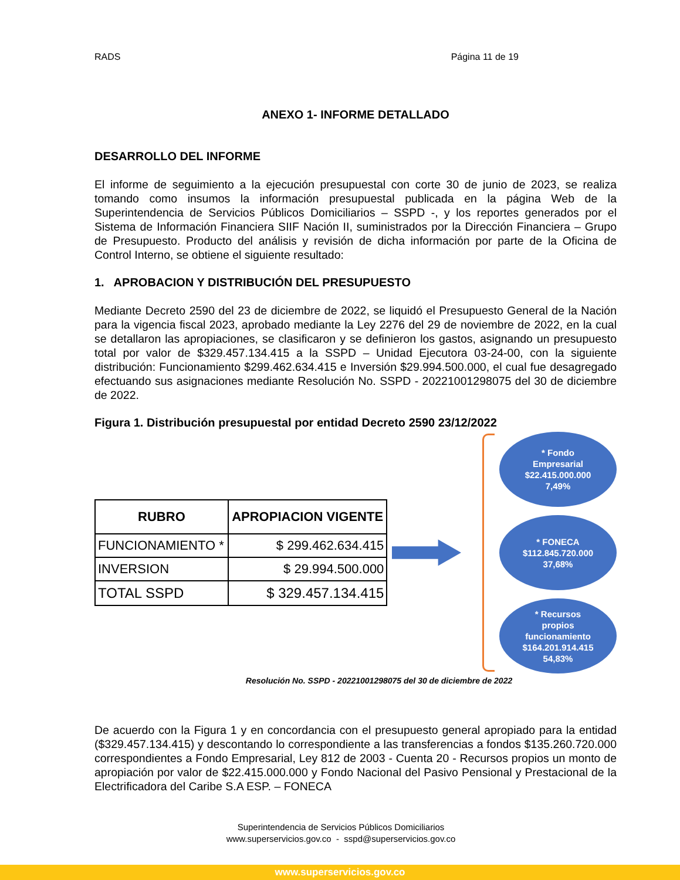RADS Página 11 de 19
ANEXO 1- INFORME DETALLADO
DESARROLLO DEL INFORME
El informe de seguimiento a la ejecución presupuestal con corte 30 de junio de 2023, se realiza tomando como insumos la información presupuestal publicada en la página Web de la Superintendencia de Servicios Públicos Domiciliarios – SSPD -, y los reportes generados por el Sistema de Información Financiera SIIF Nación II, suministrados por la Dirección Financiera – Grupo de Presupuesto. Producto del análisis y revisión de dicha información por parte de la Oficina de Control Interno, se obtiene el siguiente resultado:
1. APROBACION Y DISTRIBUCIÓN DEL PRESUPUESTO
Mediante Decreto 2590 del 23 de diciembre de 2022, se liquidó el Presupuesto General de la Nación para la vigencia fiscal 2023, aprobado mediante la Ley 2276 del 29 de noviembre de 2022, en la cual se detallaron las apropiaciones, se clasificaron y se definieron los gastos, asignando un presupuesto total por valor de $329.457.134.415 a la SSPD – Unidad Ejecutora 03-24-00, con la siguiente distribución: Funcionamiento $299.462.634.415 e Inversión $29.994.500.000, el cual fue desagregado efectuando sus asignaciones mediante Resolución No. SSPD - 20221001298075 del 30 de diciembre de 2022.
Figura 1. Distribución presupuestal por entidad Decreto 2590 23/12/2022
| RUBRO | APROPIACION VIGENTE |
| --- | --- |
| FUNCIONAMIENTO * | $ 299.462.634.415 |
| INVERSION | $ 29.994.500.000 |
| TOTAL SSPD | $ 329.457.134.415 |
* Fondo
Empresarial
$22.415.000.000
7,49%
* FONECA
$112.845.720.000
37,68%
* Recursos
propios
funcionamiento
$164.201.914.415
54,83%
Resolución No. SSPD - 20221001298075 del 30 de diciembre de 2022
De acuerdo con la Figura 1 y en concordancia con el presupuesto general apropiado para la entidad ($329.457.134.415) y descontando lo correspondiente a las transferencias a fondos $135.260.720.000 correspondientes a Fondo Empresarial, Ley 812 de 2003 - Cuenta 20 - Recursos propios un monto de apropiación por valor de $22.415.000.000 y Fondo Nacional del Pasivo Pensional y Prestacional de la Electrificadora del Caribe S.A ESP. – FONECA
Superintendencia de Servicios Públicos Domiciliarios
www.superservicios.gov.co - sspd@superservicios.gov.co
www.superservicios.gov.co